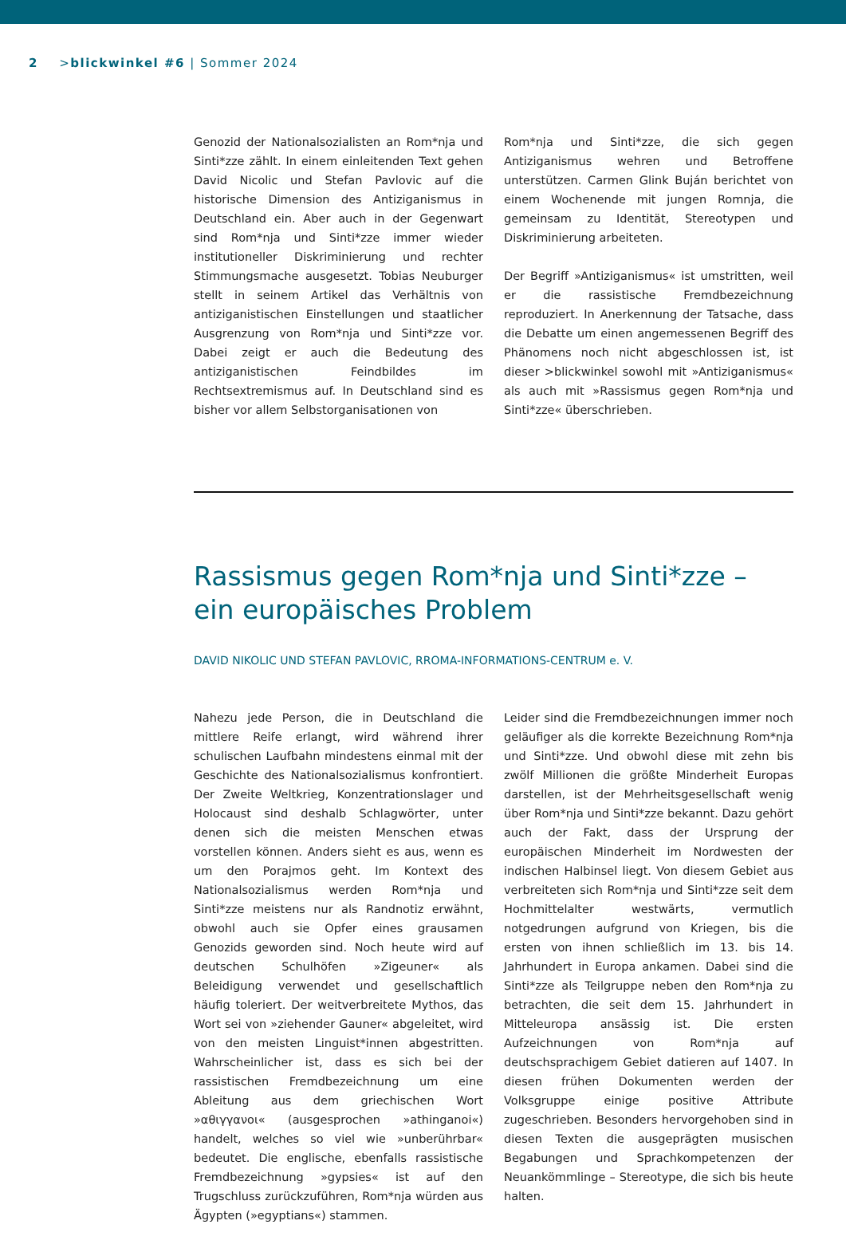2 >blickwinkel #6 | Sommer 2024
Genozid der Nationalsozialisten an Rom*nja und Sinti*zze zählt. In einem einleitenden Text gehen David Nicolic und Stefan Pavlovic auf die historische Dimension des Antiziganismus in Deutschland ein. Aber auch in der Gegenwart sind Rom*nja und Sinti*zze immer wieder institutioneller Diskriminierung und rechter Stimmungsmache ausgesetzt. Tobias Neuburger stellt in seinem Artikel das Verhältnis von antiziganistischen Einstellungen und staatlicher Ausgrenzung von Rom*nja und Sinti*zze vor. Dabei zeigt er auch die Bedeutung des antiziganistischen Feindbildes im Rechtsextremismus auf. In Deutschland sind es bisher vor allem Selbstorganisationen von
Rom*nja und Sinti*zze, die sich gegen Antiziganismus wehren und Betroffene unterstützen. Carmen Glink Buján berichtet von einem Wochenende mit jungen Romnja, die gemeinsam zu Identität, Stereotypen und Diskriminierung arbeiteten.
Der Begriff »Antiziganismus« ist umstritten, weil er die rassistische Fremdbezeichnung reproduziert. In Anerkennung der Tatsache, dass die Debatte um einen angemessenen Begriff des Phänomens noch nicht abgeschlossen ist, ist dieser >blickwinkel sowohl mit »Antiziganismus« als auch mit »Rassismus gegen Rom*nja und Sinti*zze« überschrieben.
Rassismus gegen Rom*nja und Sinti*zze –
ein europäisches Problem
DAVID NIKOLIC UND STEFAN PAVLOVIC, RROMA-INFORMATIONS-CENTRUM e. V.
Nahezu jede Person, die in Deutschland die mittlere Reife erlangt, wird während ihrer schulischen Laufbahn mindestens einmal mit der Geschichte des Nationalsozialismus konfrontiert. Der Zweite Weltkrieg, Konzentrationslager und Holocaust sind deshalb Schlagwörter, unter denen sich die meisten Menschen etwas vorstellen können. Anders sieht es aus, wenn es um den Porajmos geht. Im Kontext des Nationalsozialismus werden Rom*nja und Sinti*zze meistens nur als Randnotiz erwähnt, obwohl auch sie Opfer eines grausamen Genozids geworden sind. Noch heute wird auf deutschen Schulhöfen »Zigeuner« als Beleidigung verwendet und gesellschaftlich häufig toleriert. Der weitverbreitete Mythos, das Wort sei von »ziehender Gauner« abgeleitet, wird von den meisten Linguist*innen abgestritten. Wahrscheinlicher ist, dass es sich bei der rassistischen Fremdbezeichnung um eine Ableitung aus dem griechischen Wort »αθιγγανοι« (ausgesprochen »athinganoi«) handelt, welches so viel wie »unberührbar« bedeutet. Die englische, ebenfalls rassistische Fremdbezeichnung »gypsies« ist auf den Trugschluss zurückzuführen, Rom*nja würden aus Ägypten (»egyptians«) stammen.
Leider sind die Fremdbezeichnungen immer noch geläufiger als die korrekte Bezeichnung Rom*nja und Sinti*zze. Und obwohl diese mit zehn bis zwölf Millionen die größte Minderheit Europas darstellen, ist der Mehrheitsgesellschaft wenig über Rom*nja und Sinti*zze bekannt. Dazu gehört auch der Fakt, dass der Ursprung der europäischen Minderheit im Nordwesten der indischen Halbinsel liegt. Von diesem Gebiet aus verbreiteten sich Rom*nja und Sinti*zze seit dem Hochmittelalter westwärts, vermutlich notgedrungen aufgrund von Kriegen, bis die ersten von ihnen schließlich im 13. bis 14. Jahrhundert in Europa ankamen. Dabei sind die Sinti*zze als Teilgruppe neben den Rom*nja zu betrachten, die seit dem 15. Jahrhundert in Mitteleuropa ansässig ist. Die ersten Aufzeichnungen von Rom*nja auf deutschsprachigem Gebiet datieren auf 1407. In diesen frühen Dokumenten werden der Volksgruppe einige positive Attribute zugeschrieben. Besonders hervorgehoben sind in diesen Texten die ausgeprägten musischen Begabungen und Sprachkompetenzen der Neuankömmlinge – Stereotype, die sich bis heute halten.